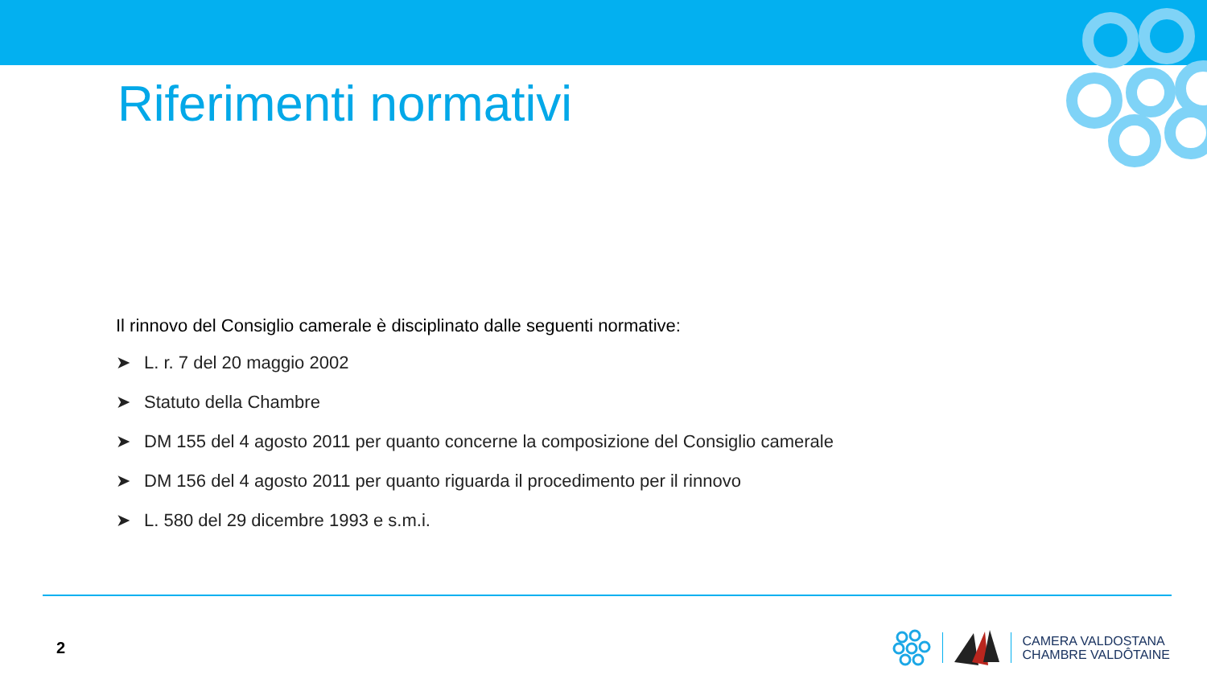Riferimenti normativi
Il rinnovo del Consiglio camerale è disciplinato dalle seguenti normative:
➤ L. r. 7 del 20 maggio 2002
➤ Statuto della Chambre
➤ DM 155 del 4 agosto 2011 per quanto concerne la composizione del Consiglio camerale
➤ DM 156 del 4 agosto 2011 per quanto riguarda il procedimento per il rinnovo
➤ L. 580 del 29 dicembre 1993 e s.m.i.
2
CAMERA VALDOSTANA
CHAMBRE VALDÔTAINE